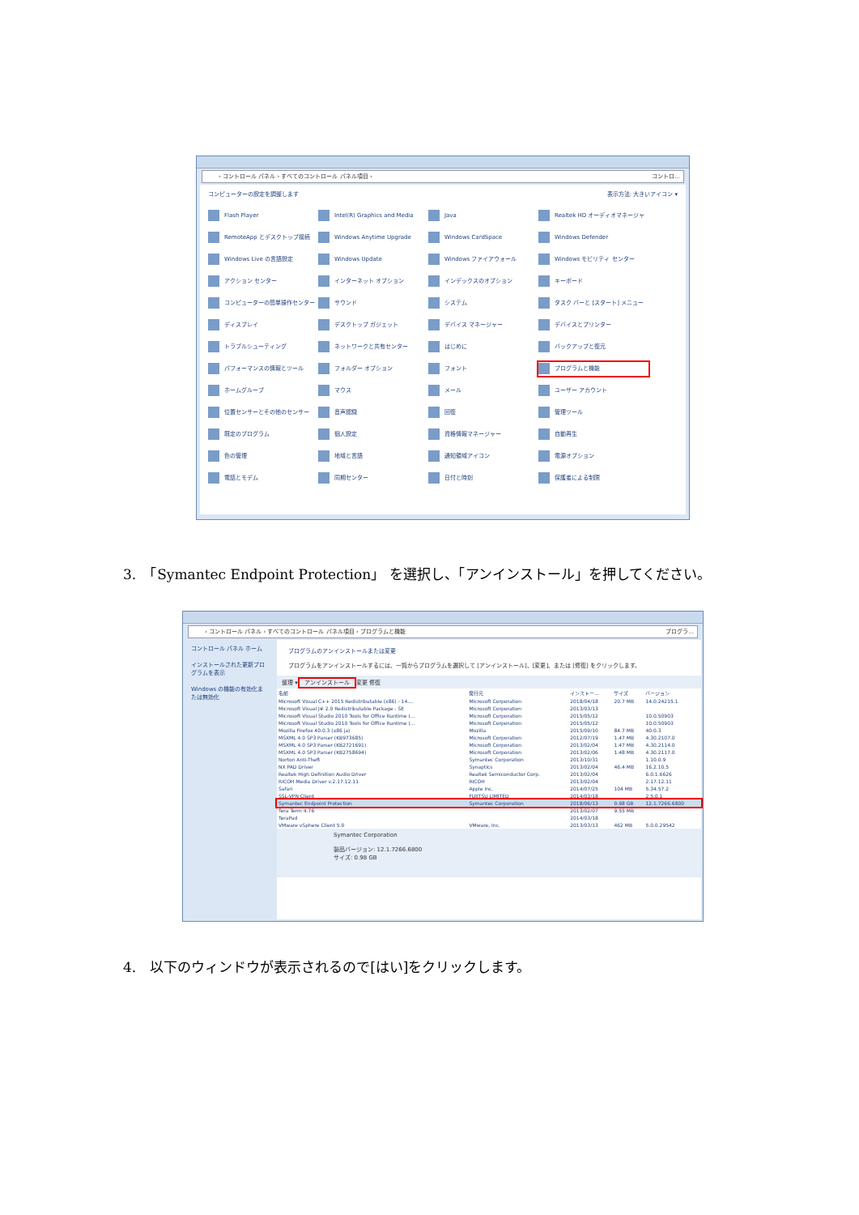› コントロール パネル › すべてのコントロール パネル項目 › コントロ...
コンピューターの設定を調整します 表示方法: 大きいアイコン ▾
Flash Player
Intel(R) Graphics and Media
Java
Realtek HD オーディオマネージャ
RemoteApp とデスクトップ接続
Windows Anytime Upgrade
Windows CardSpace
Windows Defender
Windows Live の言語設定
Windows Update
Windows ファイアウォール
Windows モビリティ センター
アクション センター
インターネット オプション
インデックスのオプション
キーボード
コンピューターの簡単操作センター
サウンド
システム
タスク バーと [スタート] メニュー
ディスプレイ
デスクトップ ガジェット
デバイス マネージャー
デバイスとプリンター
トラブルシューティング
ネットワークと共有センター
はじめに
バックアップと復元
パフォーマンスの情報とツール
フォルダー オプション
フォント
プログラムと機能
ホームグループ
マウス
メール
ユーザー アカウント
位置センサーとその他のセンサー
音声認識
回復
管理ツール
既定のプログラム
個人設定
資格情報マネージャー
自動再生
色の管理
地域と言語
通知領域アイコン
電源オプション
電話とモデム
同期センター
日付と時刻
保護者による制限
3.　「Symantec Endpoint Protection」 を選択し、「アンインストール」を押してください。
› コントロール パネル › すべてのコントロール パネル項目 › プログラムと機能 プログラ...
コントロール パネル ホーム
インストールされた更新プログラムを表示
Windows の機能の有効化または無効化
プログラムのアンインストールまたは変更
プログラムをアンインストールするには、一覧からプログラムを選択して [アンインストール]、[変更]、または [修復] をクリックします。
整理 ▾ アンインストール 変更 修復
| 名前 | 発行元 | インストー... | サイズ | バージョン |
| --- | --- | --- | --- | --- |
| Microsoft Visual C++ 2015 Redistributable (x86) - 14.... | Microsoft Corporation | 2018/04/18 | 20.7 MB | 14.0.24215.1 |
| Microsoft Visual J# 2.0 Redistributable Package - SE | Microsoft Corporation | 2013/03/13 | | |
| Microsoft Visual Studio 2010 Tools for Office Runtime (... | Microsoft Corporation | 2015/05/12 | | 10.0.50903 |
| Microsoft Visual Studio 2010 Tools for Office Runtime (... | Microsoft Corporation | 2015/05/12 | | 10.0.50903 |
| Mozilla Firefox 40.0.3 (x86 ja) | Mozilla | 2015/09/10 | 84.7 MB | 40.0.3 |
| MSXML 4.0 SP3 Parser (KB973685) | Microsoft Corporation | 2012/07/19 | 1.47 MB | 4.30.2107.0 |
| MSXML 4.0 SP3 Parser (KB2721691) | Microsoft Corporation | 2013/02/04 | 1.47 MB | 4.30.2114.0 |
| MSXML 4.0 SP3 Parser (KB2758694) | Microsoft Corporation | 2013/02/06 | 1.48 MB | 4.30.2117.0 |
| Norton Anti-Theft | Symantec Corporation | 2013/10/31 | | 1.10.0.9 |
| NX PAD Driver | Synaptics | 2013/02/04 | 46.4 MB | 16.2.10.5 |
| Realtek High Definition Audio Driver | Realtek Semiconductor Corp. | 2013/02/04 | | 6.0.1.6626 |
| RICOH Media Driver v.2.17.12.11 | RICOH | 2013/02/04 | | 2.17.12.11 |
| Safari | Apple Inc. | 2014/07/25 | 104 MB | 5.34.57.2 |
| SSL-VPN Client | FUJITSU LIMITED | 2014/03/18 | | 2.5.0.1 |
| Symantec Endpoint Protection | Symantec Corporation | 2018/06/13 | 0.98 GB | 12.1.7266.6800 |
| Tera Term 4.76 | | 2013/02/07 | 9.55 MB | |
| TeraPad | | 2014/03/18 | | |
| VMware vSphere Client 5.0 | VMware, Inc. | 2013/03/13 | 462 MB | 5.0.0.29542 |
Symantec Corporation
製品バージョン: 12.1.7266.6800
サイズ: 0.98 GB
4.　以下のウィンドウが表示されるので[はい]をクリックします。